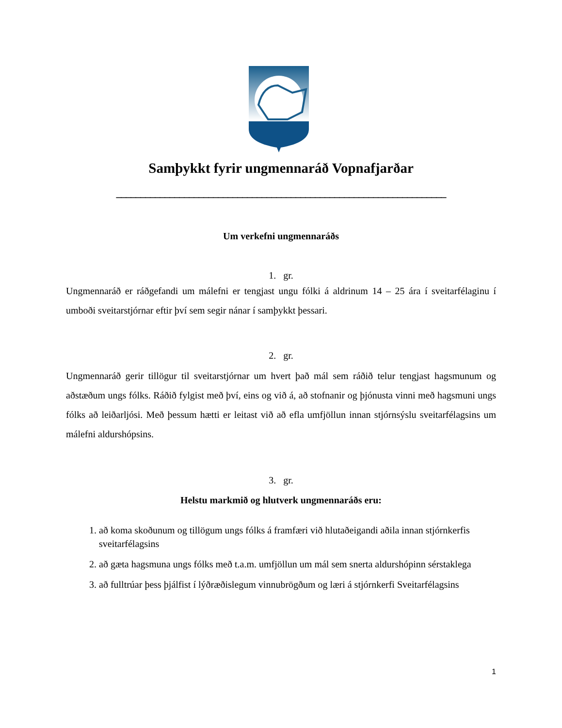Samþykkt fyrir ungmennaráð Vopnafjarðar
____________________________________________________________________
Um verkefni ungmennaráðs
1. gr.
Ungmennaráð er ráðgefandi um málefni er tengjast ungu fólki á aldrinum 14 – 25 ára í sveitarfélaginu í umboði sveitarstjórnar eftir því sem segir nánar í samþykkt þessari.
2. gr.
Ungmennaráð gerir tillögur til sveitarstjórnar um hvert það mál sem ráðið telur tengjast hagsmunum og aðstæðum ungs fólks. Ráðið fylgist með því, eins og við á, að stofnanir og þjónusta vinni með hagsmuni ungs fólks að leiðarljósi. Með þessum hætti er leitast við að efla umfjöllun innan stjórnsýslu sveitarfélagsins um málefni aldurshópsins.
3. gr.
Helstu markmið og hlutverk ungmennaráðs eru:
1. að koma skoðunum og tillögum ungs fólks á framfæri við hlutaðeigandi aðila innan stjórnkerfis sveitarfélagsins
2. að gæta hagsmuna ungs fólks með t.a.m. umfjöllun um mál sem snerta aldurshópinn sérstaklega
3. að fulltrúar þess þjálfist í lýðræðislegum vinnubrögðum og læri á stjórnkerfi Sveitarfélagsins
1